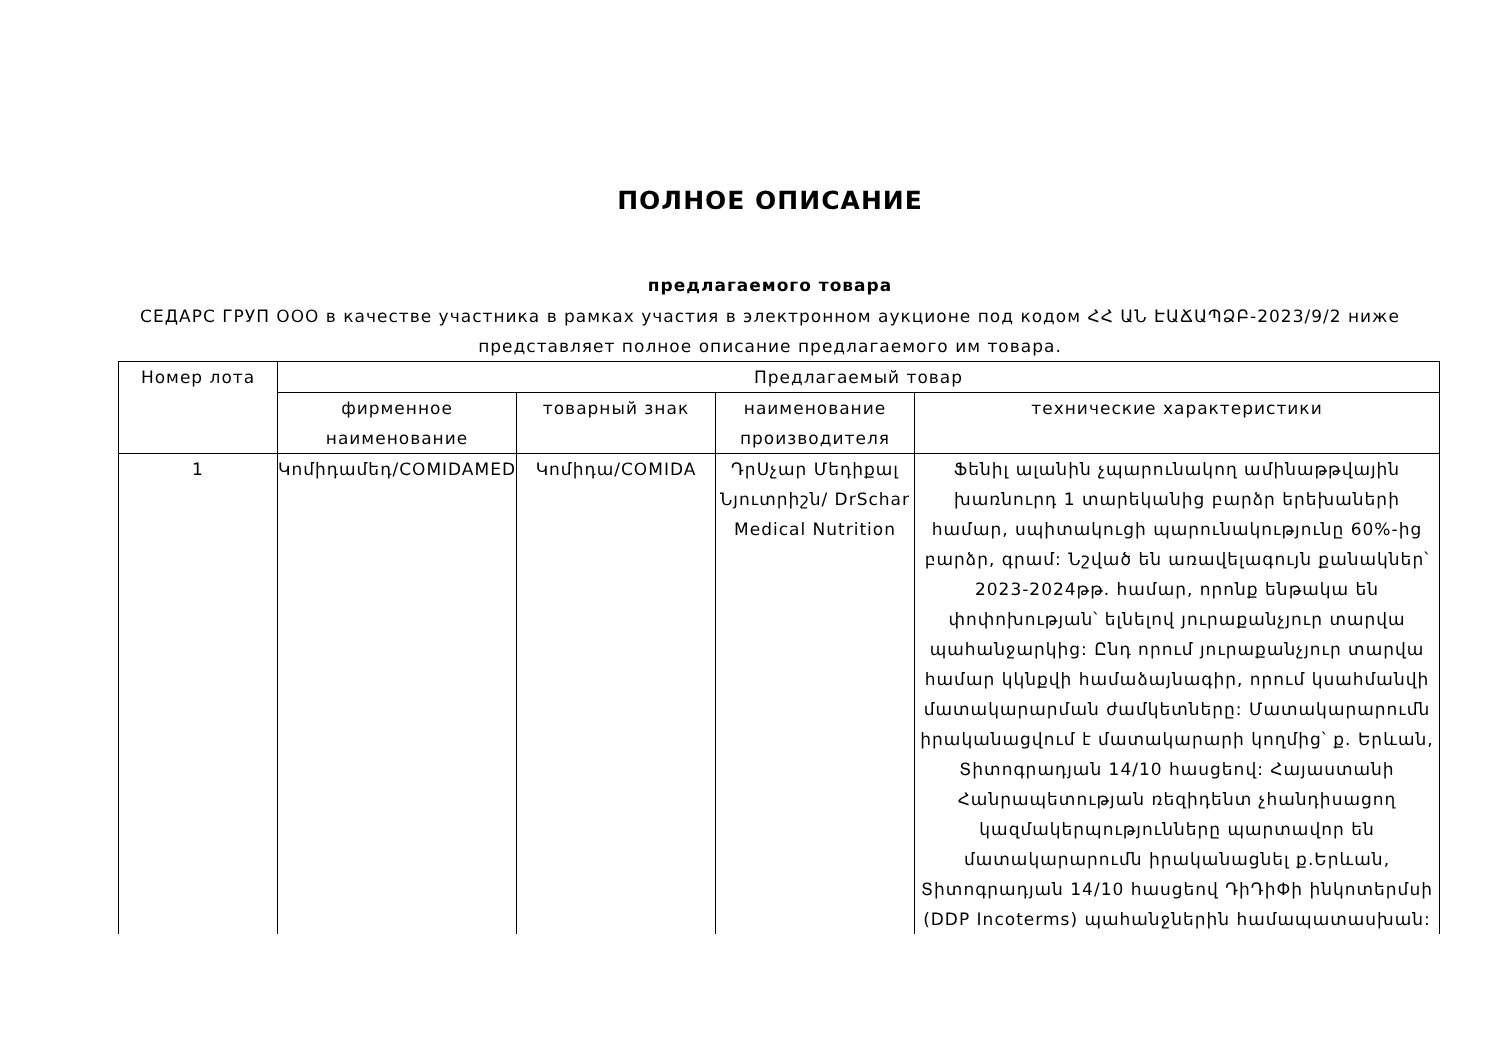ПОЛНОЕ ОПИСАНИЕ
предлагаемого товара
СЕДАРС ГРУП ООО в качестве участника в рамках участия в электронном аукционе под кодом ՀՀ ԱՆ ԷԱՃԱՊՁԲ-2023/9/2 ниже представляет полное описание предлагаемого им товара.
| Номер лота | Предлагаемый товар | | | |
| --- | --- | --- | --- | --- |
| | фирменное наименование | товарный знак | наименование производителя | технические характеристики |
| 1 | Կոմիդամեդ/COMIDAMED | Կոմիդա/COMIDA | ԴրՍչար Մեդիքալ Նյուտրիշն/ DrSchar Medical Nutrition | Ֆենիլ ալանին չպարունակող ամինաթթվային խառնուրդ 1 տարեկանից բարձր երեխաների համար, սպիտակուցի պարունակությունը 60%-ից բարձր, գրամ: Նշված են առավելագույն քանակներ՝ 2023-2024թթ. համար, որոնք ենթակա են փոփոխության՝ ելնելով յուրաքանչյուր տարվա պահանջարկից: Ընդ որում յուրաքանչյուր տարվա համար կկնքվի համաձայնագիր, որում կսահմանվի մատակարարման ժամկետները: Մատակարարումն իրականացվում է մատակարարի կողմից՝ ք. Երևան, Տիտոգրադյան 14/10 հասցեով: Հայաստանի Հանրապետության ռեզիդենտ չհանդիսացող կազմակերպությունները պարտավոր են մատակարարումն իրականացնել ք.Երևան, Տիտոգրադյան 14/10 հասցեով ԴիԴիՓի ինկոտերմսի (DDP Incoterms) պահանջներին համապատասխան: |